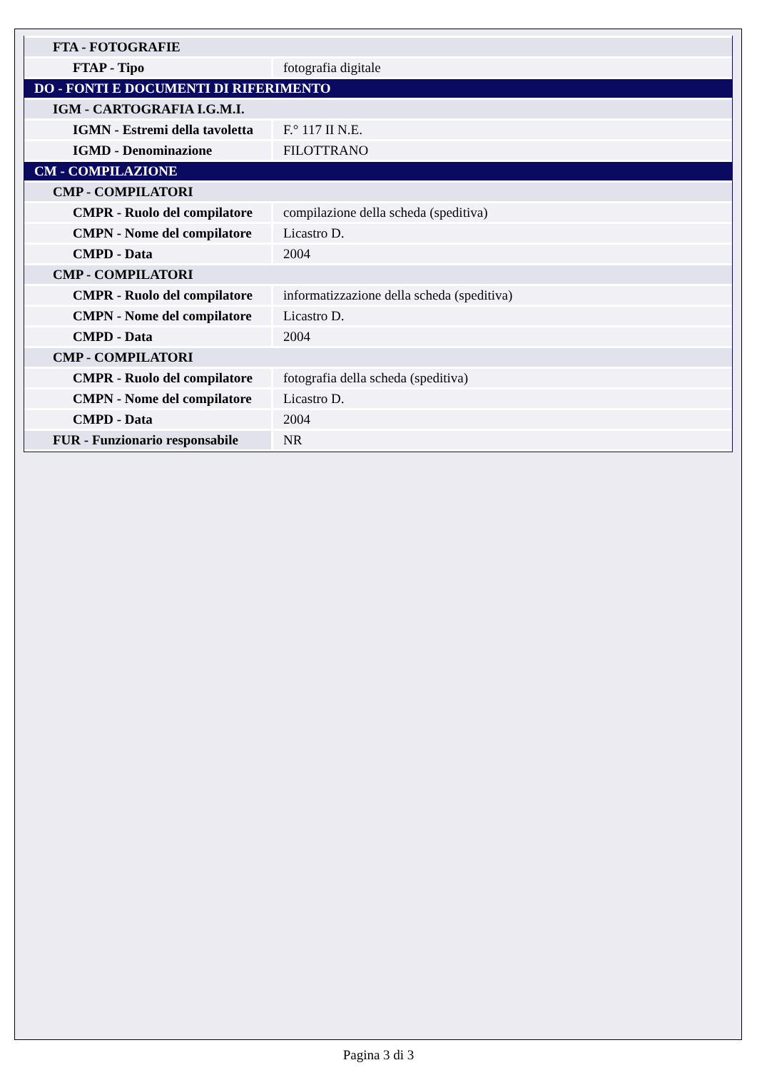| FTA - FOTOGRAFIE | |
| FTAP - Tipo | fotografia digitale |
| DO - FONTI E DOCUMENTI DI RIFERIMENTO | |
| IGM - CARTOGRAFIA I.G.M.I. | |
| IGMN - Estremi della tavoletta | F.° 117 II N.E. |
| IGMD - Denominazione | FILOTTRANO |
| CM - COMPILAZIONE | |
| CMP - COMPILATORI | |
| CMPR - Ruolo del compilatore | compilazione della scheda (speditiva) |
| CMPN - Nome del compilatore | Licastro D. |
| CMPD - Data | 2004 |
| CMP - COMPILATORI | |
| CMPR - Ruolo del compilatore | informatizzazione della scheda (speditiva) |
| CMPN - Nome del compilatore | Licastro D. |
| CMPD - Data | 2004 |
| CMP - COMPILATORI | |
| CMPR - Ruolo del compilatore | fotografia della scheda (speditiva) |
| CMPN - Nome del compilatore | Licastro D. |
| CMPD - Data | 2004 |
| FUR - Funzionario responsabile | NR |
Pagina 3 di 3